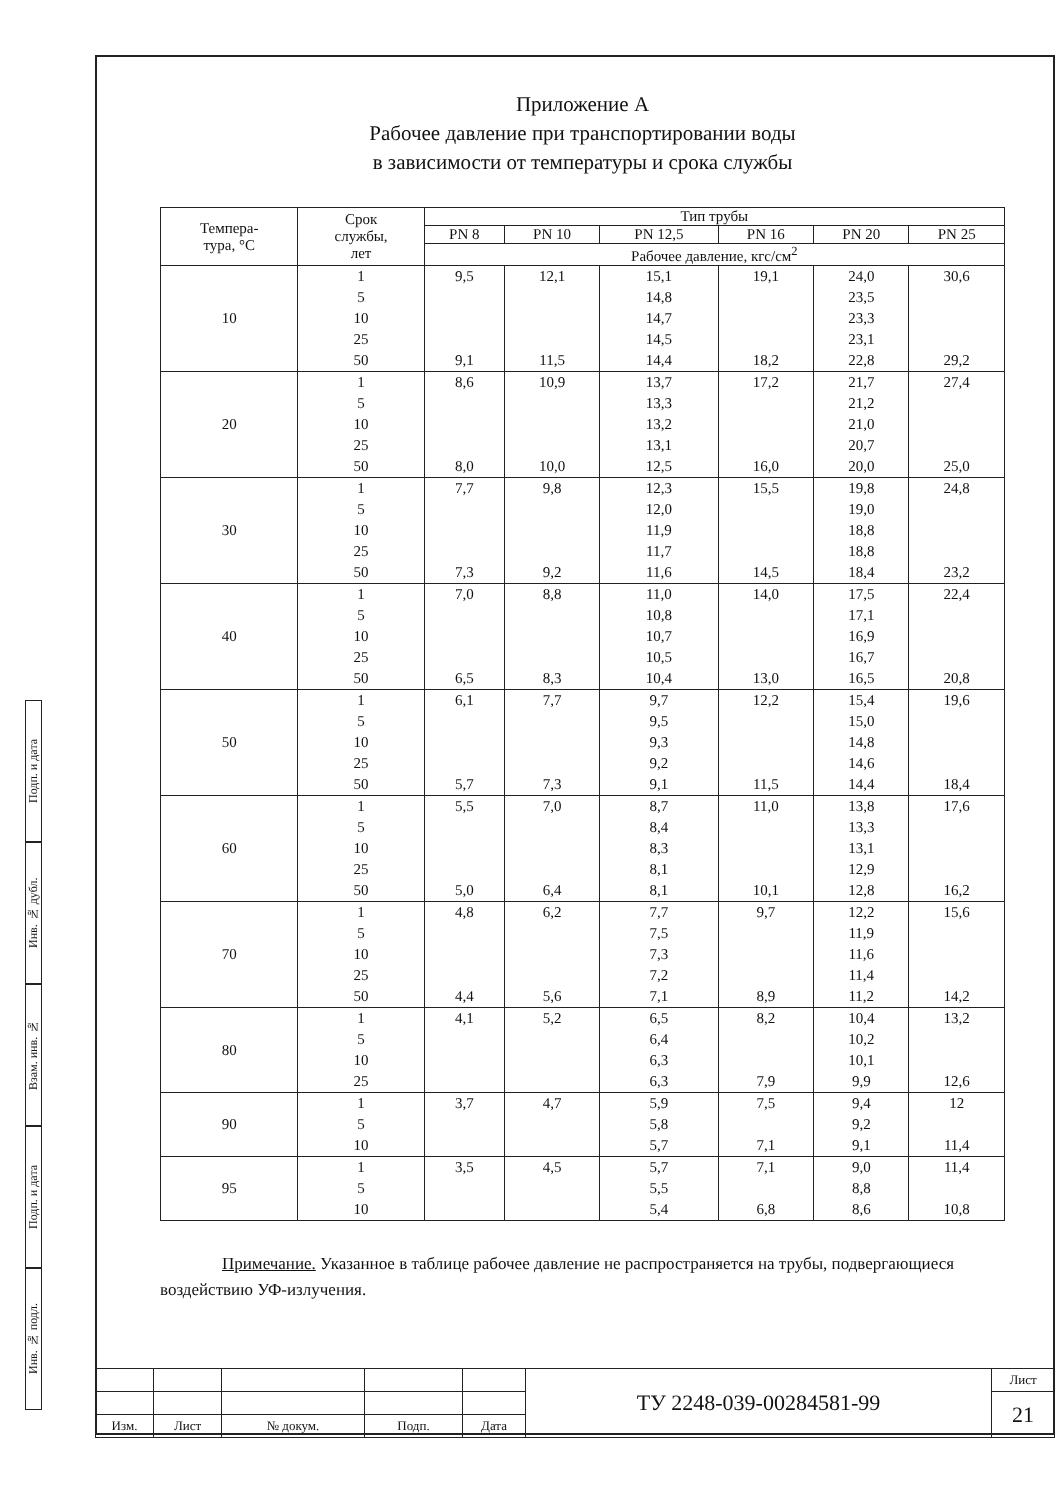Приложение А
Рабочее давление при транспортировании воды
в зависимости от температуры и срока службы
| Темпера- тура, °С | Срок службы, лет | Тип трубы | | | | | |
| --- | --- | --- | --- | --- | --- | --- | --- |
| | | PN 8 | PN 10 | PN 12,5 | PN 16 | PN 20 | PN 25 |
| | | Рабочее давление, кгс/см<sup>2</sup> | | | | | |
| 10 | 1 5 10 25 50 | 9,5 9,1 | 12,1 11,5 | 15,1 14,8 14,7 14,5 14,4 | 19,1 18,2 | 24,0 23,5 23,3 23,1 22,8 | 30,6 29,2 |
| 20 | 1 5 10 25 50 | 8,6 8,0 | 10,9 10,0 | 13,7 13,3 13,2 13,1 12,5 | 17,2 16,0 | 21,7 21,2 21,0 20,7 20,0 | 27,4 25,0 |
| 30 | 1 5 10 25 50 | 7,7 7,3 | 9,8 9,2 | 12,3 12,0 11,9 11,7 11,6 | 15,5 14,5 | 19,8 19,0 18,8 18,8 18,4 | 24,8 23,2 |
| 40 | 1 5 10 25 50 | 7,0 6,5 | 8,8 8,3 | 11,0 10,8 10,7 10,5 10,4 | 14,0 13,0 | 17,5 17,1 16,9 16,7 16,5 | 22,4 20,8 |
| 50 | 1 5 10 25 50 | 6,1 5,7 | 7,7 7,3 | 9,7 9,5 9,3 9,2 9,1 | 12,2 11,5 | 15,4 15,0 14,8 14,6 14,4 | 19,6 18,4 |
| 60 | 1 5 10 25 50 | 5,5 5,0 | 7,0 6,4 | 8,7 8,4 8,3 8,1 8,1 | 11,0 10,1 | 13,8 13,3 13,1 12,9 12,8 | 17,6 16,2 |
| 70 | 1 5 10 25 50 | 4,8 4,4 | 6,2 5,6 | 7,7 7,5 7,3 7,2 7,1 | 9,7 8,9 | 12,2 11,9 11,6 11,4 11,2 | 15,6 14,2 |
| 80 | 1 5 10 25 | 4,1 | 5,2 | 6,5 6,4 6,3 6,3 | 8,2 7,9 | 10,4 10,2 10,1 9,9 | 13,2 12,6 |
| 90 | 1 5 10 | 3,7 | 4,7 | 5,9 5,8 5,7 | 7,5 7,1 | 9,4 9,2 9,1 | 12 11,4 |
| 95 | 1 5 10 | 3,5 | 4,5 | 5,7 5,5 5,4 | 7,1 6,8 | 9,0 8,8 8,6 | 11,4 10,8 |
Примечание. Указанное в таблице рабочее давление не распространяется на трубы, подвергающиеся воздействию УФ-излучения.
Подп. и дата
Инв. № дубл.
Взам. инв. №
Подп. и дата
Инв. № подл.
| | | | | | ТУ 2248-039-00284581-99 | Лист |
| | | | | | | 21 |
| Изм. | Лист | № докум. | Подп. | Дата | | |